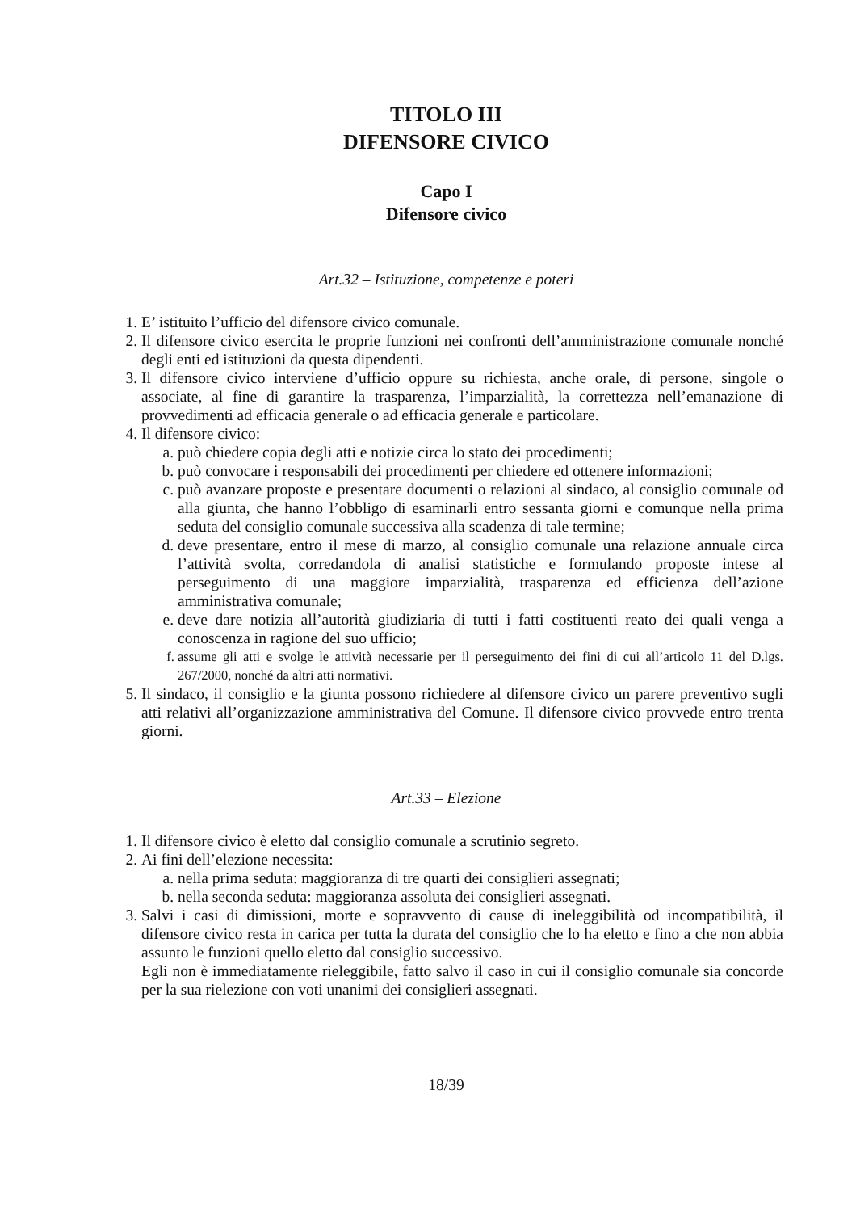TITOLO III
DIFENSORE CIVICO
Capo I
Difensore civico
Art.32 – Istituzione, competenze e poteri
1. E’ istituito l’ufficio del difensore civico comunale.
2. Il difensore civico esercita le proprie funzioni nei confronti dell’amministrazione comunale nonché degli enti ed istituzioni da questa dipendenti.
3. Il difensore civico interviene d’ufficio oppure su richiesta, anche orale, di persone, singole o associate, al fine di garantire la trasparenza, l’imparzialità, la correttezza nell’emanazione di provvedimenti ad efficacia generale o ad efficacia generale e particolare.
4. Il difensore civico:
a. può chiedere copia degli atti e notizie circa lo stato dei procedimenti;
b. può convocare i responsabili dei procedimenti per chiedere ed ottenere informazioni;
c. può avanzare proposte e presentare documenti o relazioni al sindaco, al consiglio comunale od alla giunta, che hanno l’obbligo di esaminarli entro sessanta giorni e comunque nella prima seduta del consiglio comunale successiva alla scadenza di tale termine;
d. deve presentare, entro il mese di marzo, al consiglio comunale una relazione annuale circa l’attività svolta, corredandola di analisi statistiche e formulando proposte intese al perseguimento di una maggiore imparzialità, trasparenza ed efficienza dell’azione amministrativa comunale;
e. deve dare notizia all’autorità giudiziaria di tutti i fatti costituenti reato dei quali venga a conoscenza in ragione del suo ufficio;
f. assume gli atti e svolge le attività necessarie per il perseguimento dei fini di cui all’articolo 11 del D.lgs. 267/2000, nonché da altri atti normativi.
5. Il sindaco, il consiglio e la giunta possono richiedere al difensore civico un parere preventivo sugli atti relativi all’organizzazione amministrativa del Comune. Il difensore civico provvede entro trenta giorni.
Art.33 – Elezione
1. Il difensore civico è eletto dal consiglio comunale a scrutinio segreto.
2. Ai fini dell’elezione necessita:
a. nella prima seduta: maggioranza di tre quarti dei consiglieri assegnati;
b. nella seconda seduta: maggioranza assoluta dei consiglieri assegnati.
3. Salvi i casi di dimissioni, morte e sopravvento di cause di ineleggibilità od incompatibilità, il difensore civico resta in carica per tutta la durata del consiglio che lo ha eletto e fino a che non abbia assunto le funzioni quello eletto dal consiglio successivo.
Egli non è immediatamente rieleggibile, fatto salvo il caso in cui il consiglio comunale sia concorde per la sua rielezione con voti unanimi dei consiglieri assegnati.
18/39